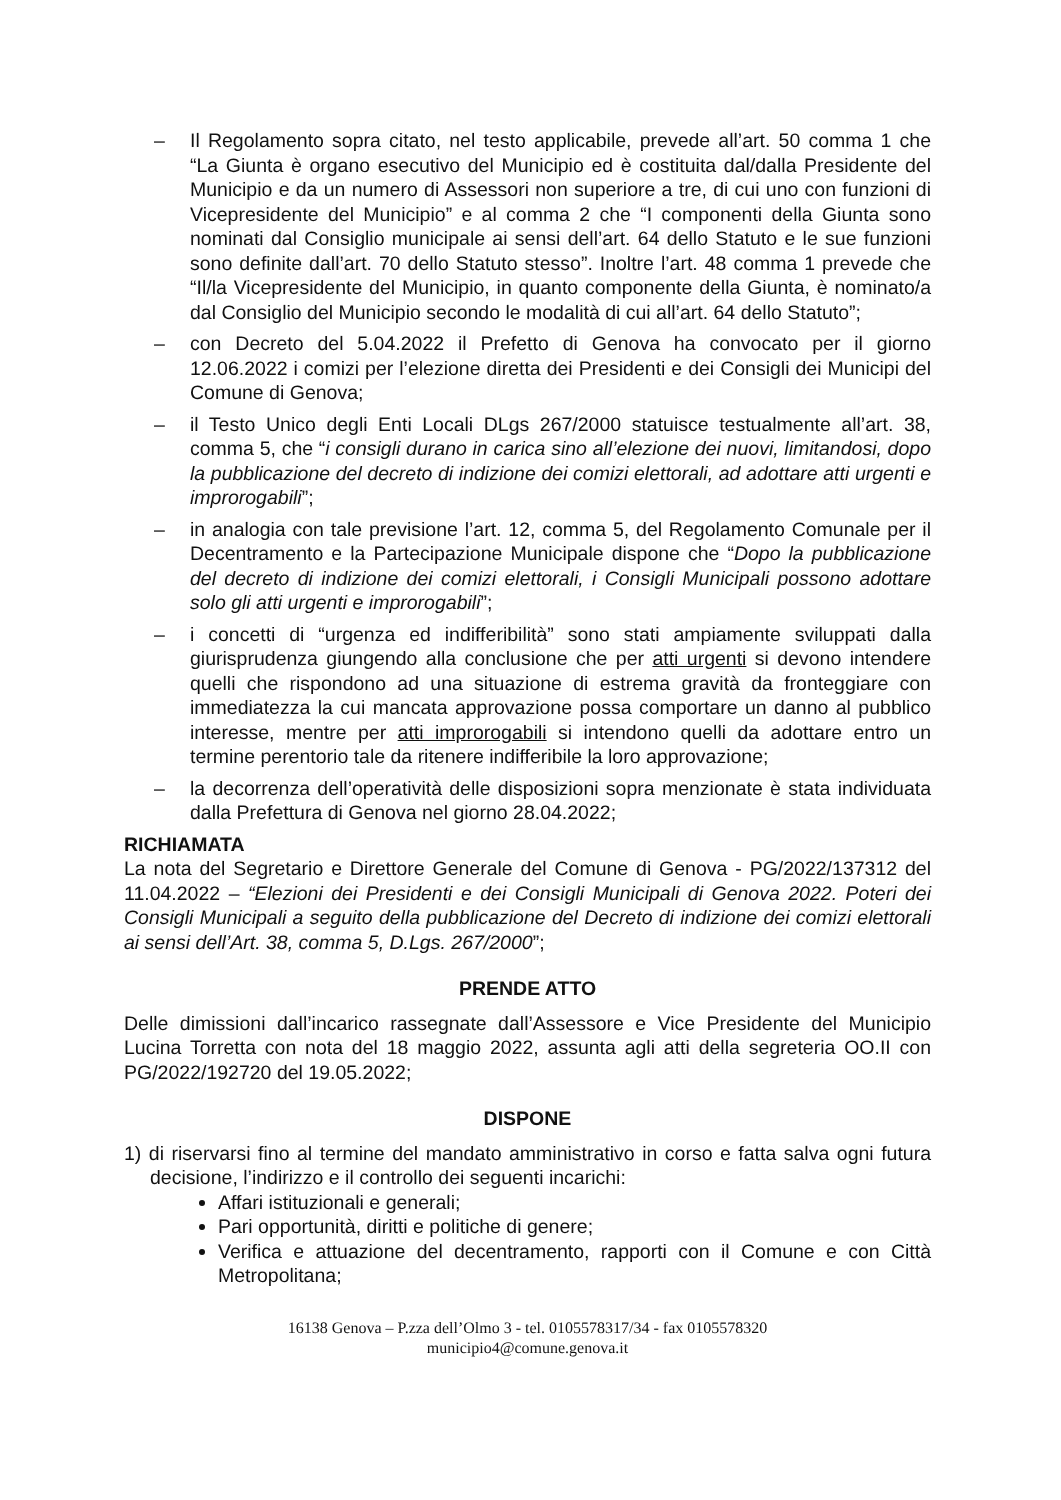– Il Regolamento sopra citato, nel testo applicabile, prevede all’art. 50 comma 1 che “La Giunta è organo esecutivo del Municipio ed è costituita dal/dalla Presidente del Municipio e da un numero di Assessori non superiore a tre, di cui uno con funzioni di Vicepresidente del Municipio” e al comma 2 che “I componenti della Giunta sono nominati dal Consiglio municipale ai sensi dell’art. 64 dello Statuto e le sue funzioni sono definite dall’art. 70 dello Statuto stesso”. Inoltre l’art. 48 comma 1 prevede che “Il/la Vicepresidente del Municipio, in quanto componente della Giunta, è nominato/a dal Consiglio del Municipio secondo le modalità di cui all’art. 64 dello Statuto”;
– con Decreto del 5.04.2022 il Prefetto di Genova ha convocato per il giorno 12.06.2022 i comizi per l’elezione diretta dei Presidenti e dei Consigli dei Municipi del Comune di Genova;
– il Testo Unico degli Enti Locali DLgs 267/2000 statuisce testualmente all’art. 38, comma 5, che “i consigli durano in carica sino all’elezione dei nuovi, limitandosi, dopo la pubblicazione del decreto di indizione dei comizi elettorali, ad adottare atti urgenti e improrogabili”;
– in analogia con tale previsione l’art. 12, comma 5, del Regolamento Comunale per il Decentramento e la Partecipazione Municipale dispone che “Dopo la pubblicazione del decreto di indizione dei comizi elettorali, i Consigli Municipali possono adottare solo gli atti urgenti e improrogabili”;
– i concetti di “urgenza ed indifferibilità” sono stati ampiamente sviluppati dalla giurisprudenza giungendo alla conclusione che per atti urgenti si devono intendere quelli che rispondono ad una situazione di estrema gravità da fronteggiare con immediatezza la cui mancata approvazione possa comportare un danno al pubblico interesse, mentre per atti improrogabili si intendono quelli da adottare entro un termine perentorio tale da ritenere indifferibile la loro approvazione;
– la decorrenza dell’operatività delle disposizioni sopra menzionate è stata individuata dalla Prefettura di Genova nel giorno 28.04.2022;
RICHIAMATA
La nota del Segretario e Direttore Generale del Comune di Genova - PG/2022/137312 del 11.04.2022 – “Elezioni dei Presidenti e dei Consigli Municipali di Genova 2022. Poteri dei Consigli Municipali a seguito della pubblicazione del Decreto di indizione dei comizi elettorali ai sensi dell’Art. 38, comma 5, D.Lgs. 267/2000”;
PRENDE ATTO
Delle dimissioni dall’incarico rassegnate dall’Assessore e Vice Presidente del Municipio Lucina Torretta con nota del 18 maggio 2022, assunta agli atti della segreteria OO.II con PG/2022/192720 del 19.05.2022;
DISPONE
1) di riservarsi fino al termine del mandato amministrativo in corso e fatta salva ogni futura decisione, l’indirizzo e il controllo dei seguenti incarichi:
Affari istituzionali e generali;
Pari opportunità, diritti e politiche di genere;
Verifica e attuazione del decentramento, rapporti con il Comune e con Città Metropolitana;
16138 Genova – P.zza dell’Olmo 3 - tel. 0105578317/34 - fax 0105578320
municipio4@comune.genova.it